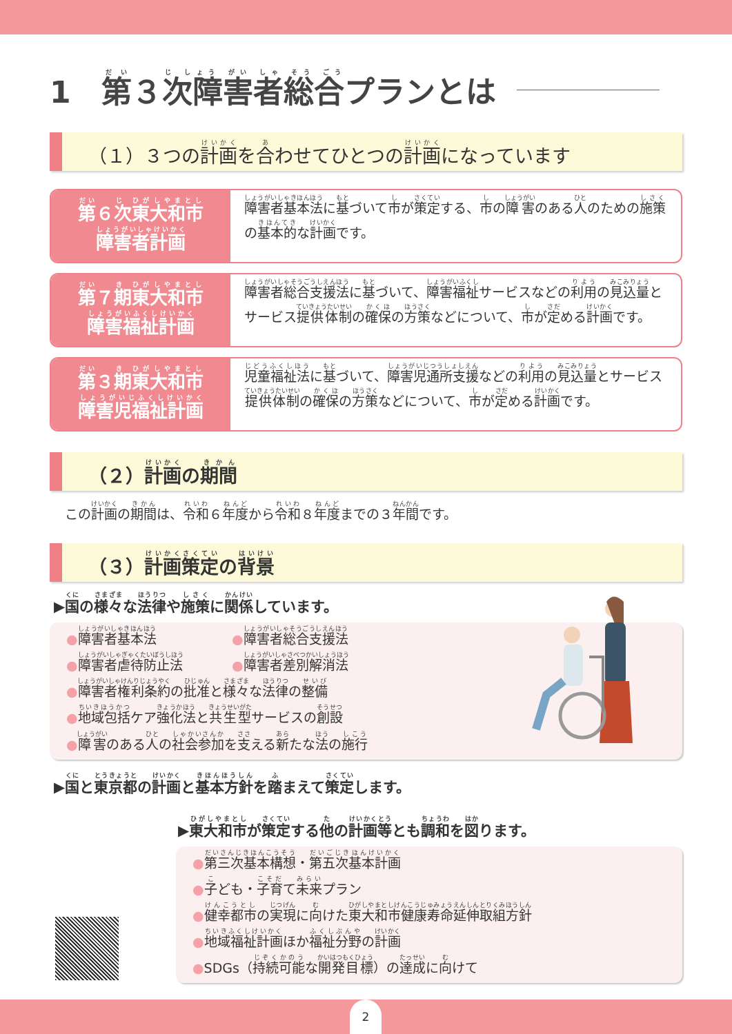1　第 ３ 次障害者総合 プランとは
（１）３つの 計画 を 合 わせてひとつの 計画 になっています
第６次東大和市
障害者計画
障害者基本法に基づいて市が策定する、市の障害のある人のための施策の基本的な計画です。
第７期東大和市
障害福祉計画
障害者総合支援法に基づいて、障害福祉サービスなどの利用の見込量とサービス提供体制の確保の方策などについて、市が定める計画です。
第３期東大和市
障害児福祉計画
児童福祉法に基づいて、障害児通所支援などの利用の見込量とサービス提供体制の確保の方策などについて、市が定める計画です。
（２）計画の期間
この計画の期間は、令和６年度から令和８年度までの３年間です。
（３）計画策定の背景
▶国の様々な法律や施策に関係しています。
●障害者基本法
●障害者総合支援法
●障害者虐待防止法
●障害者差別解消法
●障害者権利条約の批准と様々な法律の整備
●地域包括ケア強化法と共生型サービスの創設
●障害のある人の社会参加を支える新たな法の施行
▶国と東京都の計画と基本方針を踏まえて策定します。
▶東大和市が策定する他の計画等とも調和を図ります。
●第三次基本構想・第五次基本計画
●子ども・子育て未来プラン
●健幸都市の実現に向けた東大和市健康寿命延伸取組方針
●地域福祉計画ほか福祉分野の計画
●SDGs（持続可能な開発目標）の達成に向けて
2